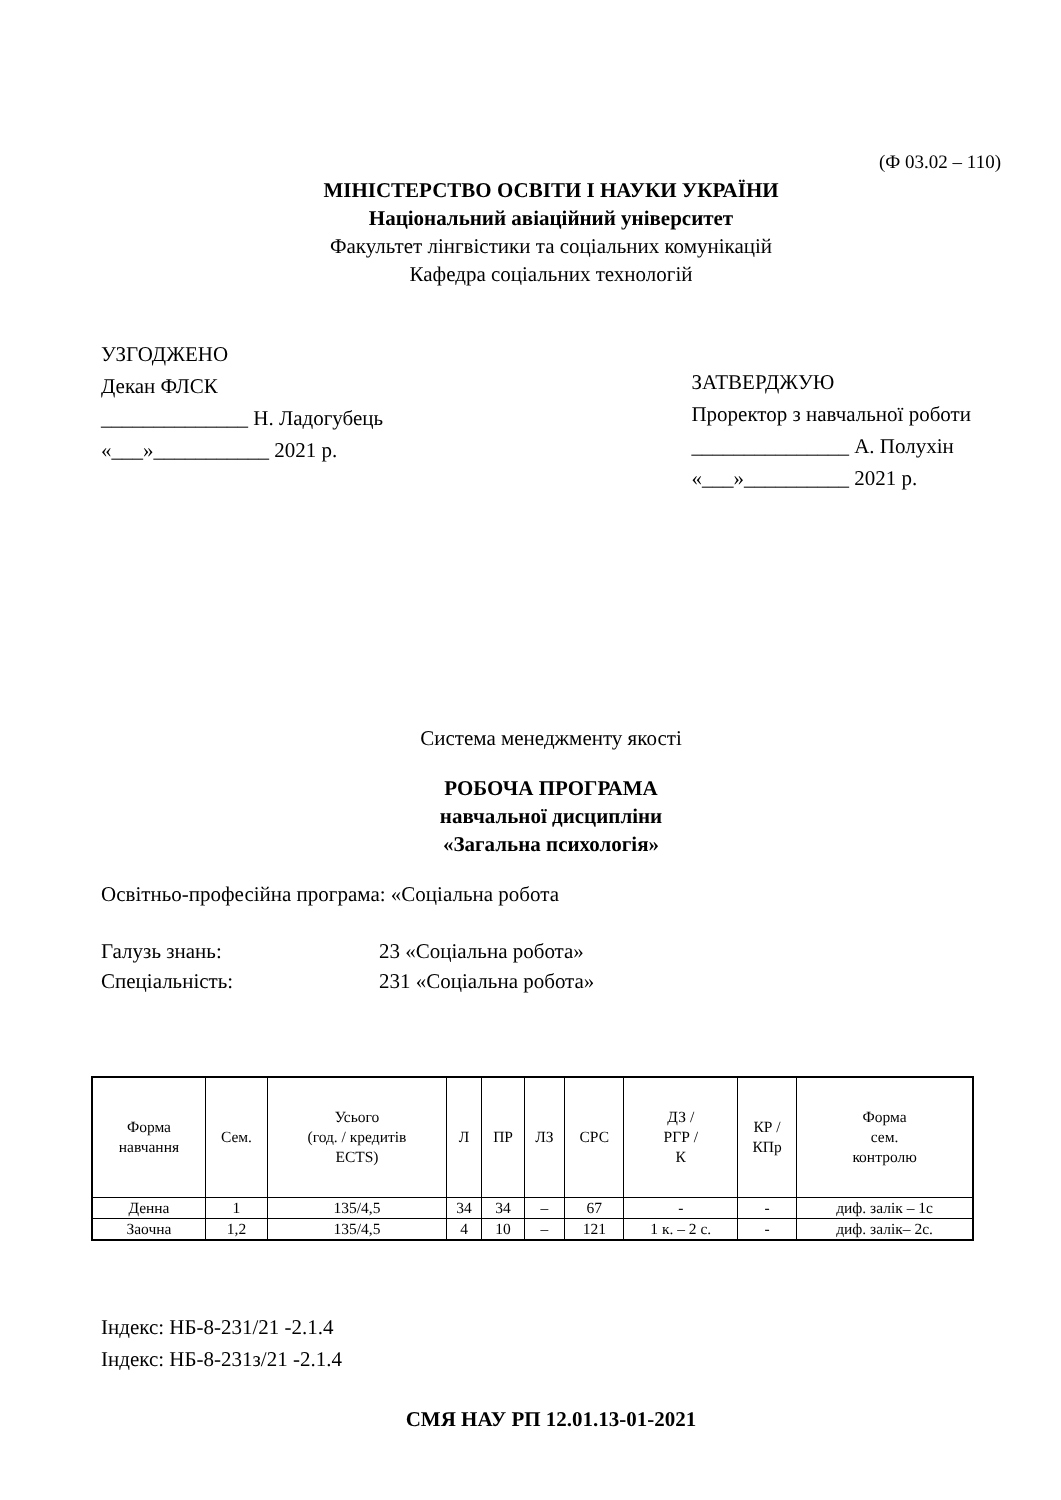(Ф 03.02 – 110)
МІНІСТЕРСТВО ОСВІТИ І НАУКИ УКРАЇНИ
Національний авіаційний університет
Факультет лінгвістики та соціальних комунікацій
Кафедра соціальних технологій
УЗГОДЖЕНО
Декан ФЛСК
______________ Н. Ладогубець
«___»___________ 2021 р.
ЗАТВЕРДЖУЮ
Проректор з навчальної роботи
_______________ А. Полухін
«___»__________ 2021 р.
Система менеджменту якості
РОБОЧА ПРОГРАМА
навчальної дисципліни
«Загальна психологія»
Освітньо-професійна програма: «Соціальна робота
Галузь знань:
23 «Соціальна робота»
Спеціальність:
231 «Соціальна робота»
| Форма навчання | Сем. | Усього (год. / кредитів ECTS) | Л | ПР | ЛЗ | СРС | ДЗ / РГР / К | КР / КПр | Форма сем. контролю |
| --- | --- | --- | --- | --- | --- | --- | --- | --- | --- |
| Денна | 1 | 135/4,5 | 34 | 34 | – | 67 | - | - | диф. залік – 1с |
| Заочна | 1,2 | 135/4,5 | 4 | 10 | – | 121 | 1 к. – 2 с. | - | диф. залік– 2с. |
Індекс: НБ-8-231/21 -2.1.4
Індекс: НБ-8-231з/21 -2.1.4
СМЯ НАУ РП 12.01.13-01-2021